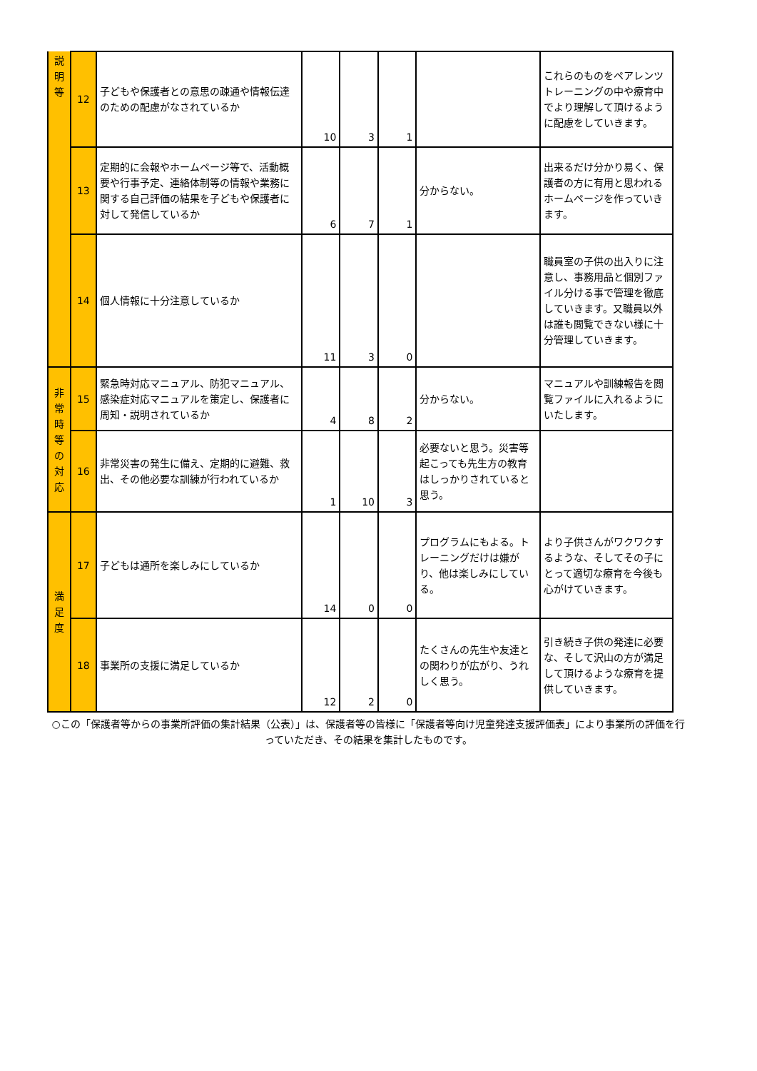| 説 明 等 | 12 | 子どもや保護者との意思の疎通や情報伝達のための配慮がなされているか | 10 | 3 | 1 | | これらのものをペアレンツトレーニングの中や療育中でより理解して頂けるように配慮をしていきます。 |
| | 13 | 定期的に会報やホームページ等で、活動概要や行事予定、連絡体制等の情報や業務に関する自己評価の結果を子どもや保護者に対して発信しているか | 6 | 7 | 1 | 分からない。 | 出来るだけ分かり易く、保護者の方に有用と思われるホームページを作っていきます。 |
| | 14 | 個人情報に十分注意しているか | 11 | 3 | 0 | | 職員室の子供の出入りに注意し、事務用品と個別ファイル分ける事で管理を徹底していきます。又職員以外は誰も閲覧できない様に十分管理していきます。 |
| 非 常 時 等 の 対 応 | 15 | 緊急時対応マニュアル、防犯マニュアル、感染症対応マニュアルを策定し、保護者に周知・説明されているか | 4 | 8 | 2 | 分からない。 | マニュアルや訓練報告を閲覧ファイルに入れるようにいたします。 |
| | 16 | 非常災害の発生に備え、定期的に避難、救出、その他必要な訓練が行われているか | 1 | 10 | 3 | 必要ないと思う。災害等起こっても先生方の教育はしっかりされていると思う。 | |
| 満 足 度 | 17 | 子どもは通所を楽しみにしているか | 14 | 0 | 0 | プログラムにもよる。トレーニングだけは嫌がり、他は楽しみにしている。 | より子供さんがワクワクするような、そしてその子にとって適切な療育を今後も心がけていきます。 |
| | 18 | 事業所の支援に満足しているか | 12 | 2 | 0 | たくさんの先生や友達との関わりが広がり、うれしく思う。 | 引き続き子供の発達に必要な、そして沢山の方が満足して頂けるような療育を提供していきます。 |
○この「保護者等からの事業所評価の集計結果（公表）」は、保護者等の皆様に「保護者等向け児童発達支援評価表」により事業所の評価を行っていただき、その結果を集計したものです。